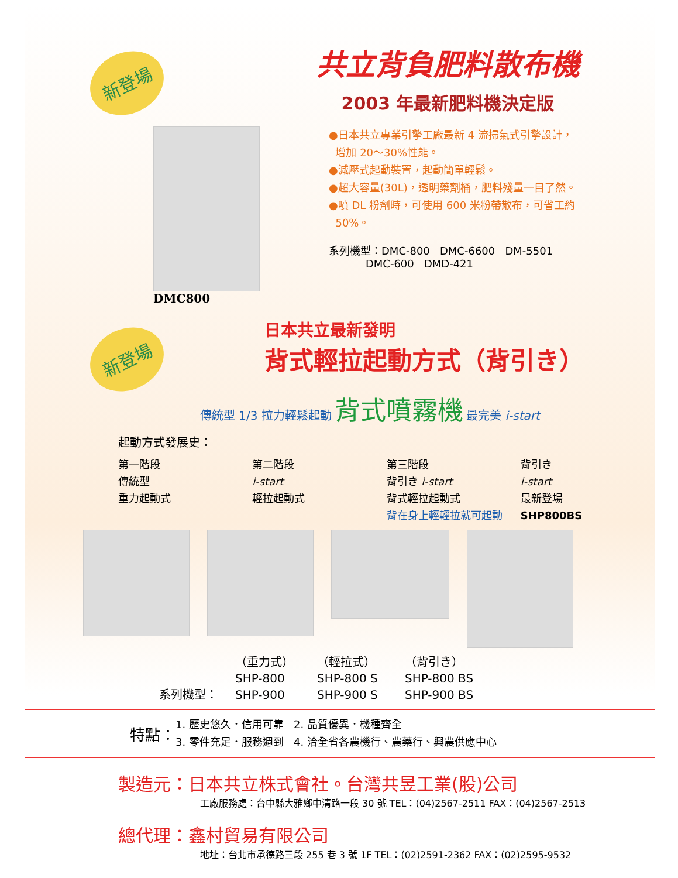新登場
共立背負肥料散布機
2003 年最新肥料機決定版
DMC800
●日本共立專業引擎工廠最新 4 流掃氣式引擎設計，
增加 20～30%性能。
●減壓式起動裝置，起動簡單輕鬆。
●超大容量(30L)，透明藥劑桶，肥料殘量一目了然。
●噴 DL 粉劑時，可使用 600 米粉帶散布，可省工約
50%。
系列機型：DMC-800 DMC-6600 DM-5501
DMC-600 DMD-421
新登場
日本共立最新發明
背式輕拉起動方式（背引き）
傳統型 1/3 拉力輕鬆起動 背式噴霧機 最完美 i-start
起動方式發展史：
第一階段
傳統型
重力起動式
第二階段
i-start
輕拉起動式
第三階段
背引き i-start
背式輕拉起動式
背在身上輕輕拉就可起動
背引き
i-start
最新登場
SHP800BS
系列機型： （重力式）
SHP-800
SHP-900
（輕拉式）
SHP-800 S
SHP-900 S
（背引き）
SHP-800 BS
SHP-900 BS
特點： 1. 歷史悠久．信用可靠 2. 品質優異．機種齊全
3. 零件充足．服務週到 4. 洽全省各農機行、農藥行、興農供應中心
製造元：日本共立株式會社。台灣共昱工業(股)公司
工廠服務處：台中縣大雅鄉中清路一段 30 號 TEL：(04)2567-2511 FAX：(04)2567-2513
總代理：鑫村貿易有限公司
地址：台北市承德路三段 255 巷 3 號 1F TEL：(02)2591-2362 FAX：(02)2595-9532